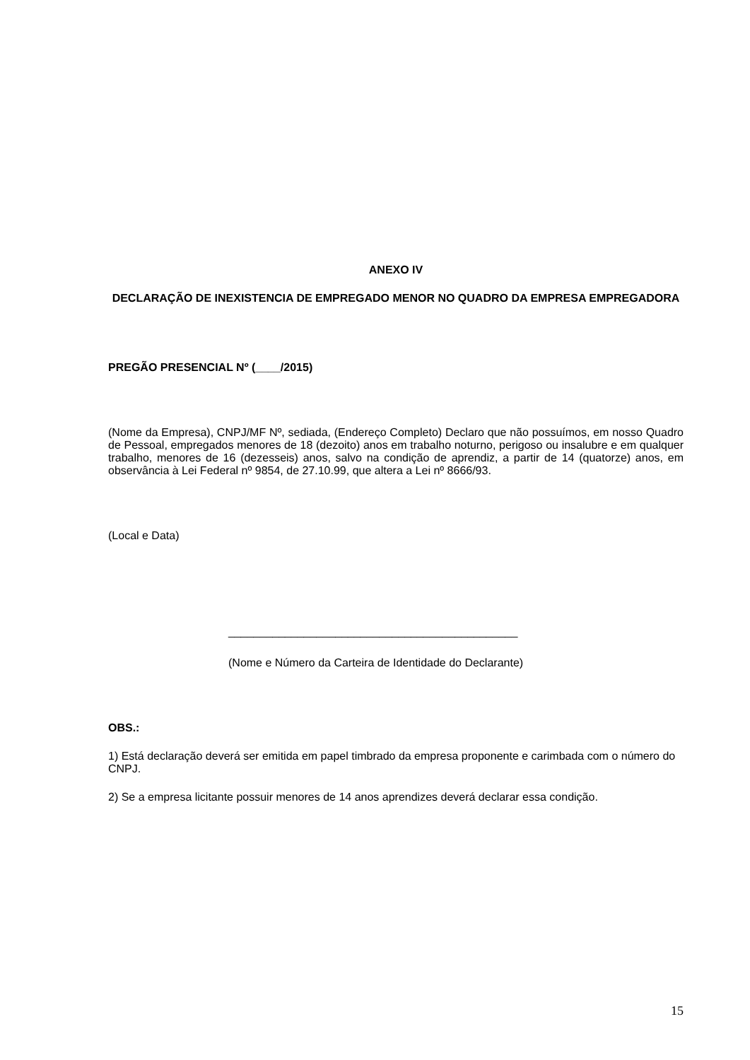ANEXO IV
DECLARAÇÃO DE INEXISTENCIA DE EMPREGADO MENOR NO QUADRO DA EMPRESA EMPREGADORA
PREGÃO PRESENCIAL Nº (____/2015)
(Nome da Empresa), CNPJ/MF Nº, sediada, (Endereço Completo) Declaro que não possuímos, em nosso Quadro de Pessoal, empregados menores de 18 (dezoito) anos em trabalho noturno, perigoso ou insalubre e em qualquer trabalho, menores de 16 (dezesseis) anos, salvo na condição de aprendiz, a partir de 14 (quatorze) anos, em observância à Lei Federal nº 9854, de 27.10.99, que altera a Lei nº 8666/93.
(Local e Data)
______________________________________________
(Nome e Número da Carteira de Identidade do Declarante)
OBS.:
1) Está declaração deverá ser emitida em papel timbrado da empresa proponente e carimbada com o número do CNPJ.
2) Se a empresa licitante possuir menores de 14 anos aprendizes deverá declarar essa condição.
15